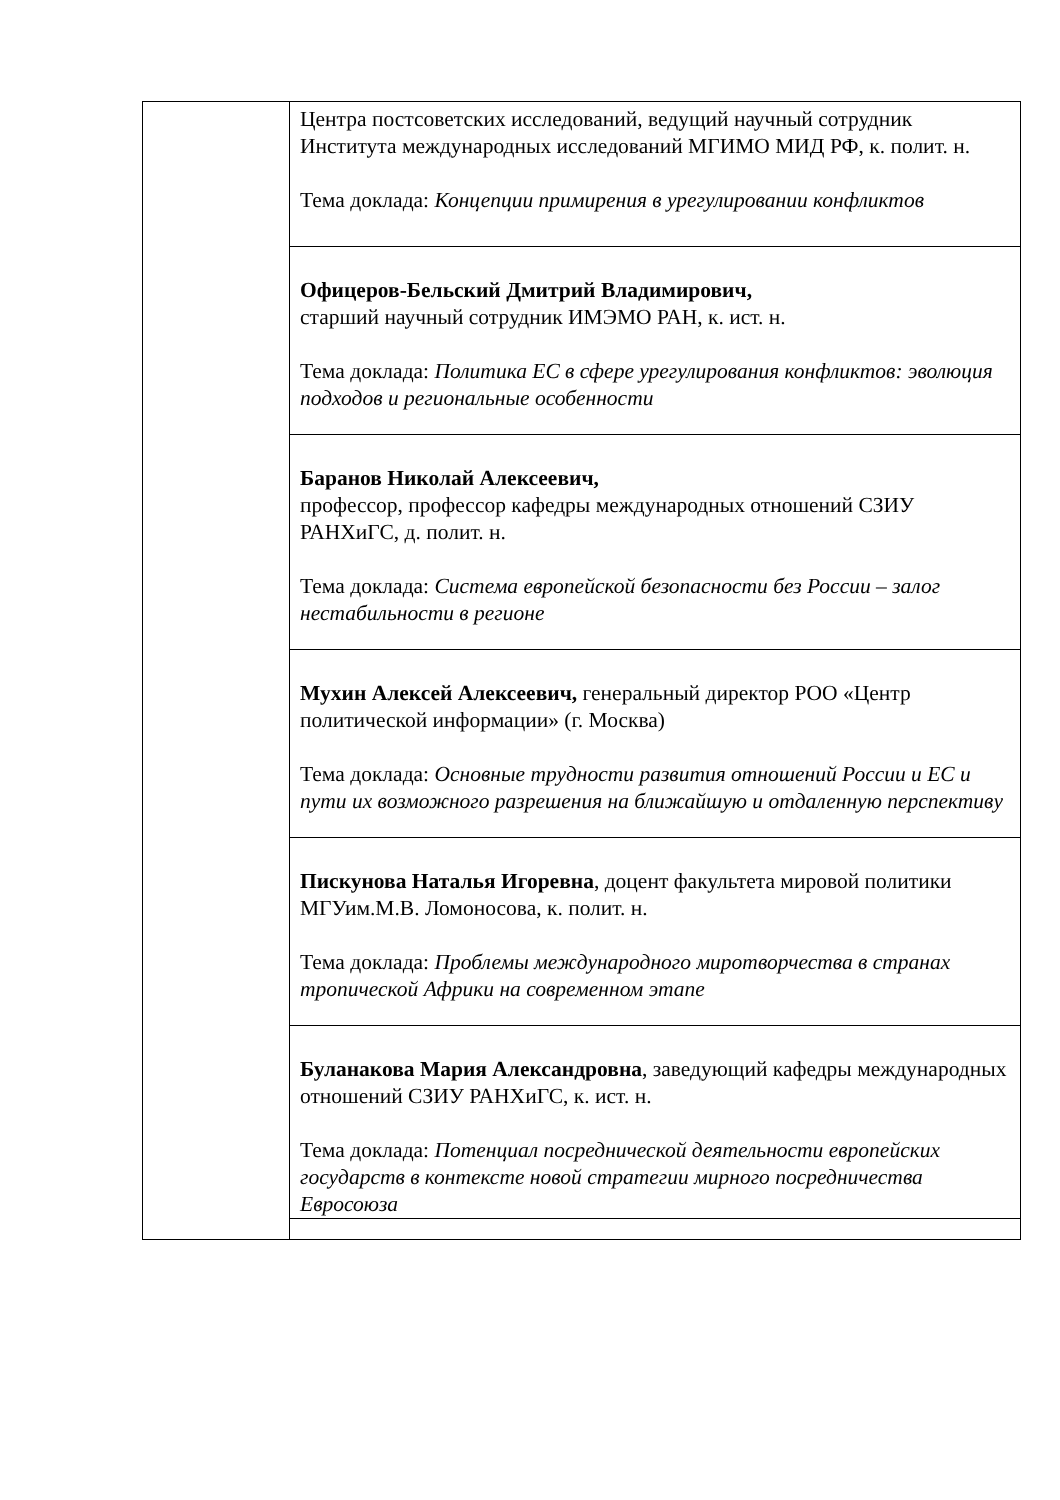| | Центра постсоветских исследований, ведущий научный сотрудник Института международных исследований МГИМО МИД РФ, к. полит. н. Тема доклада: Концепции примирения в урегулировании конфликтов |
| | Офицеров-Бельский Дмитрий Владимирович, старший научный сотрудник ИМЭМО РАН, к. ист. н. Тема доклада: Политика ЕС в сфере урегулирования конфликтов: эволюция подходов и региональные особенности |
| | Баранов Николай Алексеевич, профессор, профессор кафедры международных отношений СЗИУ РАНХиГС, д. полит. н. Тема доклада: Система европейской безопасности без России – залог нестабильности в регионе |
| | Мухин Алексей Алексеевич, генеральный директор РОО «Центр политической информации» (г. Москва) Тема доклада: Основные трудности развития отношений России и ЕС и пути их возможного разрешения на ближайшую и отдаленную перспективу |
| | Пискунова Наталья Игоревна , доцент факультета мировой политики МГУим.М.В. Ломоносова, к. полит. н. Тема доклада: Проблемы международного миротворчества в странах тропической Африки на современном этапе |
| | Буланакова Мария Александровна , заведующий кафедры международных отношений СЗИУ РАНХиГС, к. ист. н. Тема доклада: Потенциал посреднической деятельности европейских государств в контексте новой стратегии мирного посредничества Евросоюза |